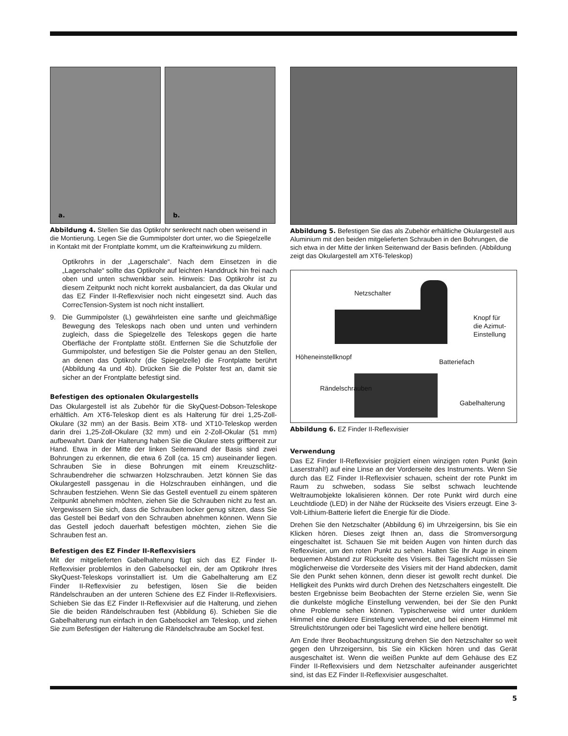a. b.
Abbildung 4. Stellen Sie das Optikrohr senkrecht nach oben weisend in die Montierung. Legen Sie die Gummipolster dort unter, wo die Spiegelzelle in Kontakt mit der Frontplatte kommt, um die Krafteinwirkung zu mildern.
Optikrohrs in der „Lagerschale“. Nach dem Einsetzen in die „Lagerschale“ sollte das Optikrohr auf leichten Handdruck hin frei nach oben und unten schwenkbar sein. Hinweis: Das Optikrohr ist zu diesem Zeitpunkt noch nicht korrekt ausbalanciert, da das Okular und das EZ Finder II-Reflexvisier noch nicht eingesetzt sind. Auch das CorrecTension-System ist noch nicht installiert.
9. Die Gummipolster (L) gewährleisten eine sanfte und gleichmäßige Bewegung des Teleskops nach oben und unten und verhindern zugleich, dass die Spiegelzelle des Teleskops gegen die harte Oberfläche der Frontplatte stößt. Entfernen Sie die Schutzfolie der Gummipolster, und befestigen Sie die Polster genau an den Stellen, an denen das Optikrohr (die Spiegelzelle) die Frontplatte berührt (Abbildung 4a und 4b). Drücken Sie die Polster fest an, damit sie sicher an der Frontplatte befestigt sind.
Befestigen des optionalen Okulargestells
Das Okulargestell ist als Zubehör für die SkyQuest-Dobson-Teleskope erhältlich. Am XT6-Teleskop dient es als Halterung für drei 1,25-Zoll-Okulare (32 mm) an der Basis. Beim XT8- und XT10-Teleskop werden darin drei 1,25-Zoll-Okulare (32 mm) und ein 2-Zoll-Okular (51 mm) aufbewahrt. Dank der Halterung haben Sie die Okulare stets griffbereit zur Hand. Etwa in der Mitte der linken Seitenwand der Basis sind zwei Bohrungen zu erkennen, die etwa 6 Zoll (ca. 15 cm) auseinander liegen. Schrauben Sie in diese Bohrungen mit einem Kreuzschlitz-Schraubendreher die schwarzen Holzschrauben. Jetzt können Sie das Okulargestell passgenau in die Holzschrauben einhängen, und die Schrauben festziehen. Wenn Sie das Gestell eventuell zu einem späteren Zeitpunkt abnehmen möchten, ziehen Sie die Schrauben nicht zu fest an. Vergewissern Sie sich, dass die Schrauben locker genug sitzen, dass Sie das Gestell bei Bedarf von den Schrauben abnehmen können. Wenn Sie das Gestell jedoch dauerhaft befestigen möchten, ziehen Sie die Schrauben fest an.
Befestigen des EZ Finder II-Reflexvisiers
Mit der mitgelieferten Gabelhalterung fügt sich das EZ Finder II-Reflexvisier problemlos in den Gabelsockel ein, der am Optikrohr Ihres SkyQuest-Teleskops vorinstalliert ist. Um die Gabelhalterung am EZ Finder II-Reflexvisier zu befestigen, lösen Sie die beiden Rändelschrauben an der unteren Schiene des EZ Finder II-Reflexvisiers. Schieben Sie das EZ Finder II-Reflexvisier auf die Halterung, und ziehen Sie die beiden Rändelschrauben fest (Abbildung 6). Schieben Sie die Gabelhalterung nun einfach in den Gabelsockel am Teleskop, und ziehen Sie zum Befestigen der Halterung die Rändelschraube am Sockel fest.
Abbildung 5. Befestigen Sie das als Zubehör erhältliche Okulargestell aus Aluminium mit den beiden mitgelieferten Schrauben in den Bohrungen, die sich etwa in der Mitte der linken Seitenwand der Basis befinden. (Abbildung zeigt das Okulargestell am XT6-Teleskop)
Netzschalter
Knopf für
die Azimut-
Einstellung
Höheneinstellknopf
Batteriefach
Rändelschrauben
Gabelhalterung
Abbildung 6. EZ Finder II-Reflexvisier
Verwendung
Das EZ Finder II-Reflexvisier projiziert einen winzigen roten Punkt (kein Laserstrahl!) auf eine Linse an der Vorderseite des Instruments. Wenn Sie durch das EZ Finder II-Reflexvisier schauen, scheint der rote Punkt im Raum zu schweben, sodass Sie selbst schwach leuchtende Weltraumobjekte lokalisieren können. Der rote Punkt wird durch eine Leuchtdiode (LED) in der Nähe der Rückseite des Visiers erzeugt. Eine 3-Volt-Lithium-Batterie liefert die Energie für die Diode.
Drehen Sie den Netzschalter (Abbildung 6) im Uhrzeigersinn, bis Sie ein Klicken hören. Dieses zeigt Ihnen an, dass die Stromversorgung eingeschaltet ist. Schauen Sie mit beiden Augen von hinten durch das Reflexvisier, um den roten Punkt zu sehen. Halten Sie Ihr Auge in einem bequemen Abstand zur Rückseite des Visiers. Bei Tageslicht müssen Sie möglicherweise die Vorderseite des Visiers mit der Hand abdecken, damit Sie den Punkt sehen können, denn dieser ist gewollt recht dunkel. Die Helligkeit des Punkts wird durch Drehen des Netzschalters eingestellt. Die besten Ergebnisse beim Beobachten der Sterne erzielen Sie, wenn Sie die dunkelste mögliche Einstellung verwenden, bei der Sie den Punkt ohne Probleme sehen können. Typischerweise wird unter dunklem Himmel eine dunklere Einstellung verwendet, und bei einem Himmel mit Streulichtstörungen oder bei Tageslicht wird eine hellere benötigt.
Am Ende Ihrer Beobachtungssitzung drehen Sie den Netzschalter so weit gegen den Uhrzeigersinn, bis Sie ein Klicken hören und das Gerät ausgeschaltet ist. Wenn die weißen Punkte auf dem Gehäuse des EZ Finder II-Reflexvisiers und dem Netzschalter aufeinander ausgerichtet sind, ist das EZ Finder II-Reflexvisier ausgeschaltet.
5